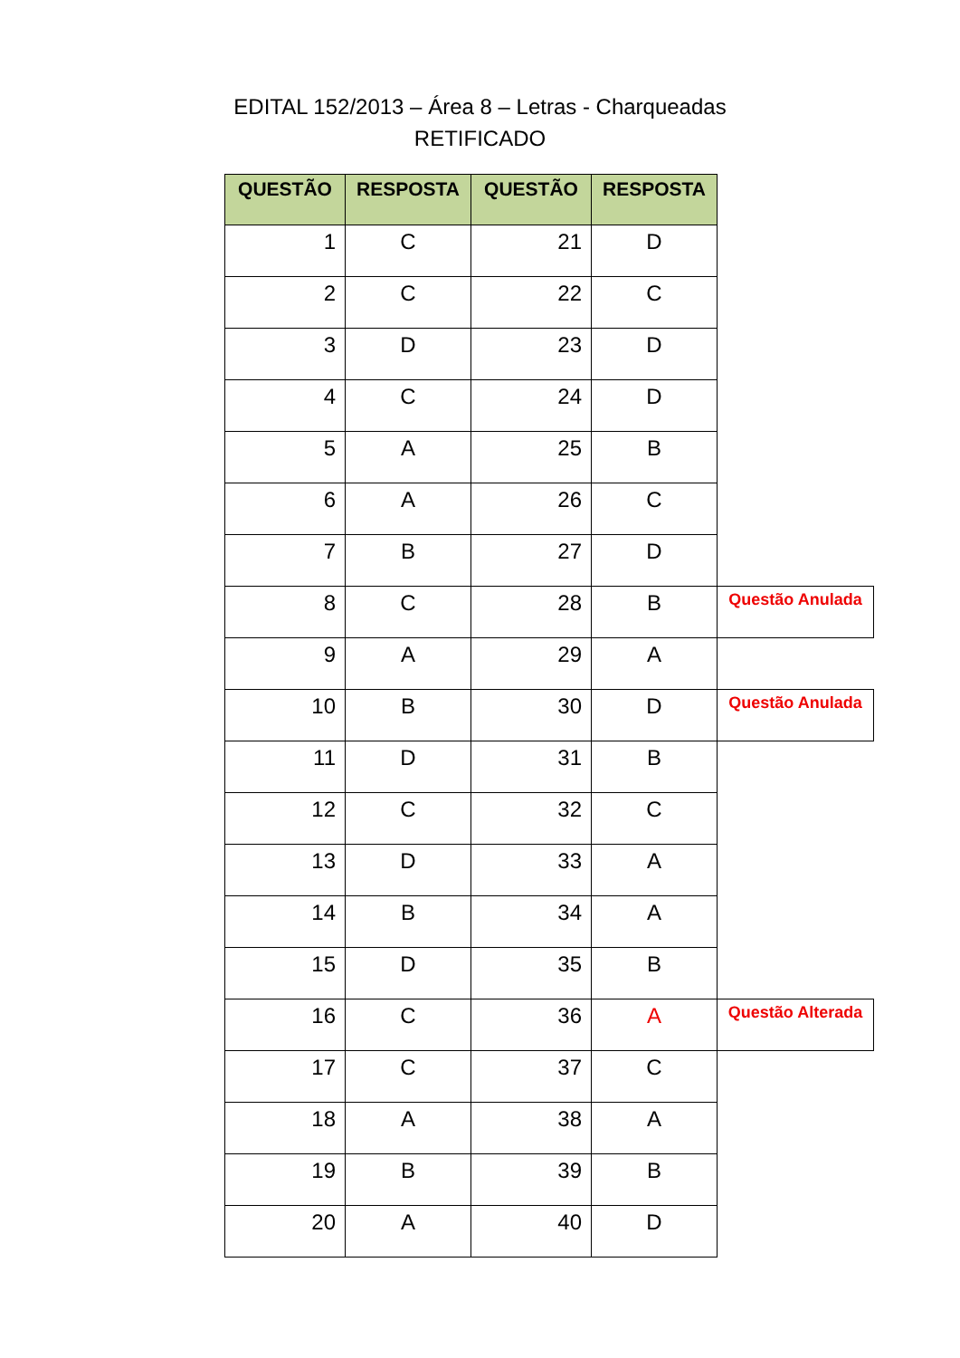EDITAL 152/2013 – Área 8 – Letras - Charqueadas
RETIFICADO
| QUESTÃO | RESPOSTA | QUESTÃO | RESPOSTA | |
| 1 | C | 21 | D | |
| 2 | C | 22 | C | |
| 3 | D | 23 | D | |
| 4 | C | 24 | D | |
| 5 | A | 25 | B | |
| 6 | A | 26 | C | |
| 7 | B | 27 | D | |
| 8 | C | 28 | B | Questão Anulada |
| 9 | A | 29 | A | |
| 10 | B | 30 | D | Questão Anulada |
| 11 | D | 31 | B | |
| 12 | C | 32 | C | |
| 13 | D | 33 | A | |
| 14 | B | 34 | A | |
| 15 | D | 35 | B | |
| 16 | C | 36 | A | Questão Alterada |
| 17 | C | 37 | C | |
| 18 | A | 38 | A | |
| 19 | B | 39 | B | |
| 20 | A | 40 | D | |